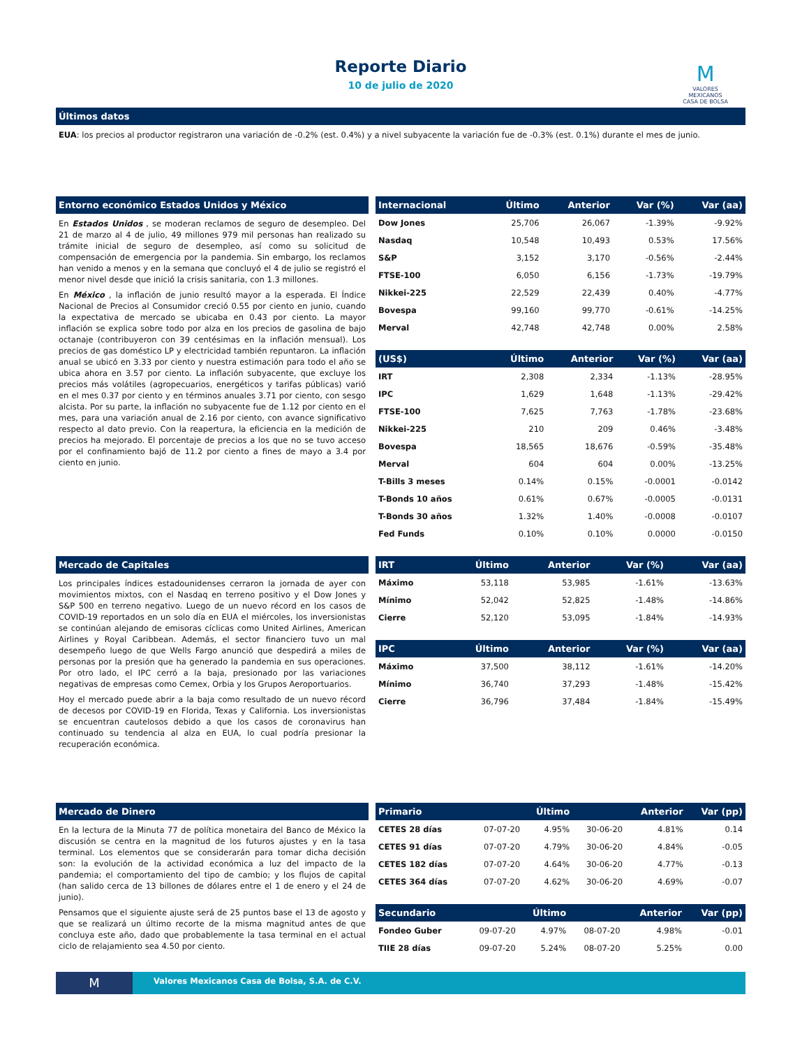Reporte Diario
10 de julio de 2020
M
VALORES
MEXICANOS
CASA DE BOLSA
Últimos datos
EUA: los precios al productor registraron una variación de -0.2% (est. 0.4%) y a nivel subyacente la variación fue de -0.3% (est. 0.1%) durante el mes de junio.
Entorno económico Estados Unidos y México
En Estados Unidos , se moderan reclamos de seguro de desempleo. Del 21 de marzo al 4 de julio, 49 millones 979 mil personas han realizado su trámite inicial de seguro de desempleo, así como su solicitud de compensación de emergencia por la pandemia. Sin embargo, los reclamos han venido a menos y en la semana que concluyó el 4 de julio se registró el menor nivel desde que inició la crisis sanitaria, con 1.3 millones.
En México , la inflación de junio resultó mayor a la esperada. El Índice Nacional de Precios al Consumidor creció 0.55 por ciento en junio, cuando la expectativa de mercado se ubicaba en 0.43 por ciento. La mayor inflación se explica sobre todo por alza en los precios de gasolina de bajo octanaje (contribuyeron con 39 centésimas en la inflación mensual). Los precios de gas doméstico LP y electricidad también repuntaron. La inflación anual se ubicó en 3.33 por ciento y nuestra estimación para todo el año se ubica ahora en 3.57 por ciento. La inflación subyacente, que excluye los precios más volátiles (agropecuarios, energéticos y tarifas públicas) varió en el mes 0.37 por ciento y en términos anuales 3.71 por ciento, con sesgo alcista. Por su parte, la inflación no subyacente fue de 1.12 por ciento en el mes, para una variación anual de 2.16 por ciento, con avance significativo respecto al dato previo. Con la reapertura, la eficiencia en la medición de precios ha mejorado. El porcentaje de precios a los que no se tuvo acceso por el confinamiento bajó de 11.2 por ciento a fines de mayo a 3.4 por ciento en junio.
| Internacional | Último | Anterior | Var (%) | Var (aa) |
| --- | --- | --- | --- | --- |
| Dow Jones | 25,706 | 26,067 | -1.39% | -9.92% |
| Nasdaq | 10,548 | 10,493 | 0.53% | 17.56% |
| S&P | 3,152 | 3,170 | -0.56% | -2.44% |
| FTSE-100 | 6,050 | 6,156 | -1.73% | -19.79% |
| Nikkei-225 | 22,529 | 22,439 | 0.40% | -4.77% |
| Bovespa | 99,160 | 99,770 | -0.61% | -14.25% |
| Merval | 42,748 | 42,748 | 0.00% | 2.58% |
| (US$) | Último | Anterior | Var (%) | Var (aa) |
| --- | --- | --- | --- | --- |
| IRT | 2,308 | 2,334 | -1.13% | -28.95% |
| IPC | 1,629 | 1,648 | -1.13% | -29.42% |
| FTSE-100 | 7,625 | 7,763 | -1.78% | -23.68% |
| Nikkei-225 | 210 | 209 | 0.46% | -3.48% |
| Bovespa | 18,565 | 18,676 | -0.59% | -35.48% |
| Merval | 604 | 604 | 0.00% | -13.25% |
| T-Bills 3 meses | 0.14% | 0.15% | -0.0001 | -0.0142 |
| T-Bonds 10 años | 0.61% | 0.67% | -0.0005 | -0.0131 |
| T-Bonds 30 años | 1.32% | 1.40% | -0.0008 | -0.0107 |
| Fed Funds | 0.10% | 0.10% | 0.0000 | -0.0150 |
Mercado de Capitales
Los principales índices estadounidenses cerraron la jornada de ayer con movimientos mixtos, con el Nasdaq en terreno positivo y el Dow Jones y S&P 500 en terreno negativo. Luego de un nuevo récord en los casos de COVID-19 reportados en un solo día en EUA el miércoles, los inversionistas se continúan alejando de emisoras cíclicas como United Airlines, American Airlines y Royal Caribbean. Además, el sector financiero tuvo un mal desempeño luego de que Wells Fargo anunció que despedirá a miles de personas por la presión que ha generado la pandemia en sus operaciones. Por otro lado, el IPC cerró a la baja, presionado por las variaciones negativas de empresas como Cemex, Orbia y los Grupos Aeroportuarios.
Hoy el mercado puede abrir a la baja como resultado de un nuevo récord de decesos por COVID-19 en Florida, Texas y California. Los inversionistas se encuentran cautelosos debido a que los casos de coronavirus han continuado su tendencia al alza en EUA, lo cual podría presionar la recuperación económica.
| IRT | Último | Anterior | Var (%) | Var (aa) |
| --- | --- | --- | --- | --- |
| Máximo | 53,118 | 53,985 | -1.61% | -13.63% |
| Mínimo | 52,042 | 52,825 | -1.48% | -14.86% |
| Cierre | 52,120 | 53,095 | -1.84% | -14.93% |
| IPC | Último | Anterior | Var (%) | Var (aa) |
| --- | --- | --- | --- | --- |
| Máximo | 37,500 | 38,112 | -1.61% | -14.20% |
| Mínimo | 36,740 | 37,293 | -1.48% | -15.42% |
| Cierre | 36,796 | 37,484 | -1.84% | -15.49% |
Mercado de Dinero
En la lectura de la Minuta 77 de política monetaira del Banco de México la discusión se centra en la magnitud de los futuros ajustes y en la tasa terminal. Los elementos que se considerarán para tomar dicha decisión son: la evolución de la actividad económica a luz del impacto de la pandemia; el comportamiento del tipo de cambio; y los flujos de capital (han salido cerca de 13 billones de dólares entre el 1 de enero y el 24 de junio).
Pensamos que el siguiente ajuste será de 25 puntos base el 13 de agosto y que se realizará un último recorte de la misma magnitud antes de que concluya este año, dado que probablemente la tasa terminal en el actual ciclo de relajamiento sea 4.50 por ciento.
| Primario | | Último | | Anterior | Var (pp) |
| --- | --- | --- | --- | --- | --- |
| CETES 28 días | 07-07-20 | 4.95% | 30-06-20 | 4.81% | 0.14 |
| CETES 91 días | 07-07-20 | 4.79% | 30-06-20 | 4.84% | -0.05 |
| CETES 182 días | 07-07-20 | 4.64% | 30-06-20 | 4.77% | -0.13 |
| CETES 364 días | 07-07-20 | 4.62% | 30-06-20 | 4.69% | -0.07 |
| Secundario | | Último | | Anterior | Var (pp) |
| --- | --- | --- | --- | --- | --- |
| Fondeo Guber | 09-07-20 | 4.97% | 08-07-20 | 4.98% | -0.01 |
| TIIE 28 días | 09-07-20 | 5.24% | 08-07-20 | 5.25% | 0.00 |
M
Valores Mexicanos Casa de Bolsa, S.A. de C.V.